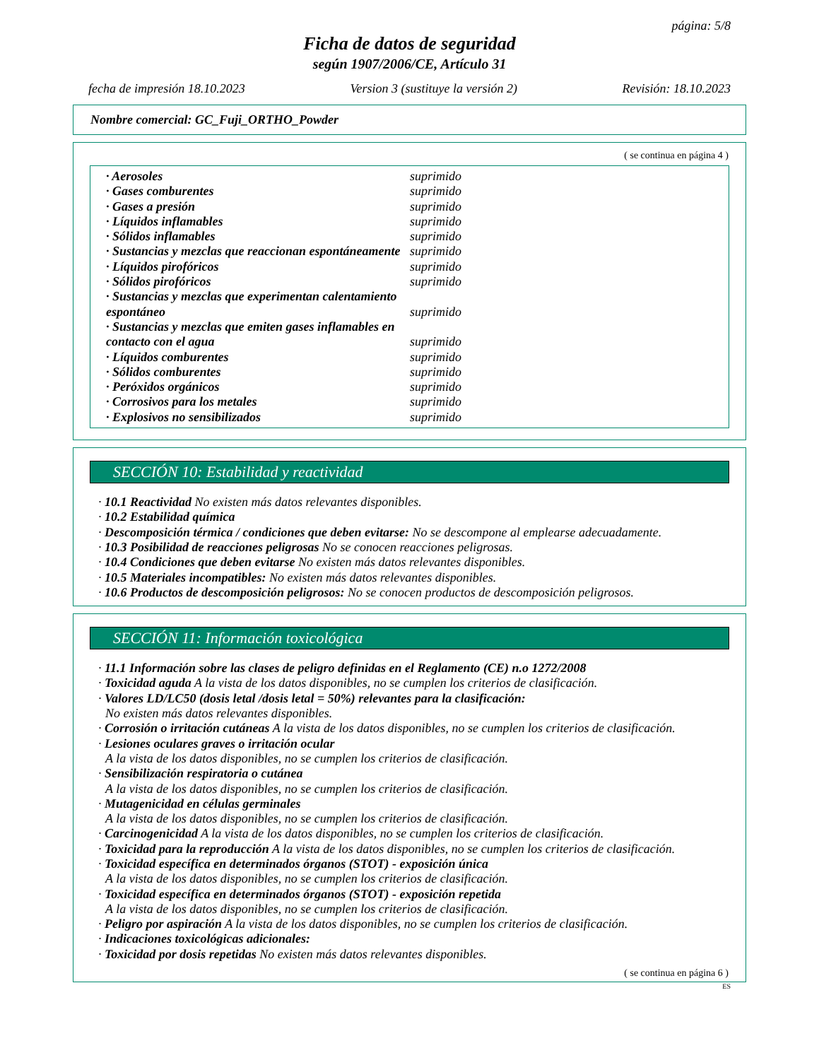página: 5/8
Ficha de datos de seguridad
según 1907/2006/CE, Artículo 31
fecha de impresión 18.10.2023 Version 3 (sustituye la versión 2) Revisión: 18.10.2023
Nombre comercial: GC_Fuji_ORTHO_Powder
( se continua en página 4 )
| · Aerosoles | suprimido |
| · Gases comburentes | suprimido |
| · Gases a presión | suprimido |
| · Líquidos inflamables | suprimido |
| · Sólidos inflamables | suprimido |
| · Sustancias y mezclas que reaccionan espontáneamente | suprimido |
| · Líquidos pirofóricos | suprimido |
| · Sólidos pirofóricos | suprimido |
| · Sustancias y mezclas que experimentan calentamiento espontáneo | suprimido |
| · Sustancias y mezclas que emiten gases inflamables en contacto con el agua | suprimido |
| · Líquidos comburentes | suprimido |
| · Sólidos comburentes | suprimido |
| · Peróxidos orgánicos | suprimido |
| · Corrosivos para los metales | suprimido |
| · Explosivos no sensibilizados | suprimido |
SECCIÓN 10: Estabilidad y reactividad
· 10.1 Reactividad No existen más datos relevantes disponibles.
· 10.2 Estabilidad química
· Descomposición térmica / condiciones que deben evitarse: No se descompone al emplearse adecuadamente.
· 10.3 Posibilidad de reacciones peligrosas No se conocen reacciones peligrosas.
· 10.4 Condiciones que deben evitarse No existen más datos relevantes disponibles.
· 10.5 Materiales incompatibles: No existen más datos relevantes disponibles.
· 10.6 Productos de descomposición peligrosos: No se conocen productos de descomposición peligrosos.
* SECCIÓN 11: Información toxicológica
· 11.1 Información sobre las clases de peligro definidas en el Reglamento (CE) n.o 1272/2008
· Toxicidad aguda A la vista de los datos disponibles, no se cumplen los criterios de clasificación.
· Valores LD/LC50 (dosis letal /dosis letal = 50%) relevantes para la clasificación:
No existen más datos relevantes disponibles.
· Corrosión o irritación cutáneas A la vista de los datos disponibles, no se cumplen los criterios de clasificación.
· Lesiones oculares graves o irritación ocular
A la vista de los datos disponibles, no se cumplen los criterios de clasificación.
· Sensibilización respiratoria o cutánea
A la vista de los datos disponibles, no se cumplen los criterios de clasificación.
· Mutagenicidad en células germinales
A la vista de los datos disponibles, no se cumplen los criterios de clasificación.
· Carcinogenicidad A la vista de los datos disponibles, no se cumplen los criterios de clasificación.
· Toxicidad para la reproducción A la vista de los datos disponibles, no se cumplen los criterios de clasificación.
· Toxicidad específica en determinados órganos (STOT) - exposición única
A la vista de los datos disponibles, no se cumplen los criterios de clasificación.
· Toxicidad específica en determinados órganos (STOT) - exposición repetida
A la vista de los datos disponibles, no se cumplen los criterios de clasificación.
· Peligro por aspiración A la vista de los datos disponibles, no se cumplen los criterios de clasificación.
· Indicaciones toxicológicas adicionales:
· Toxicidad por dosis repetidas No existen más datos relevantes disponibles.
( se continua en página 6 )
ES